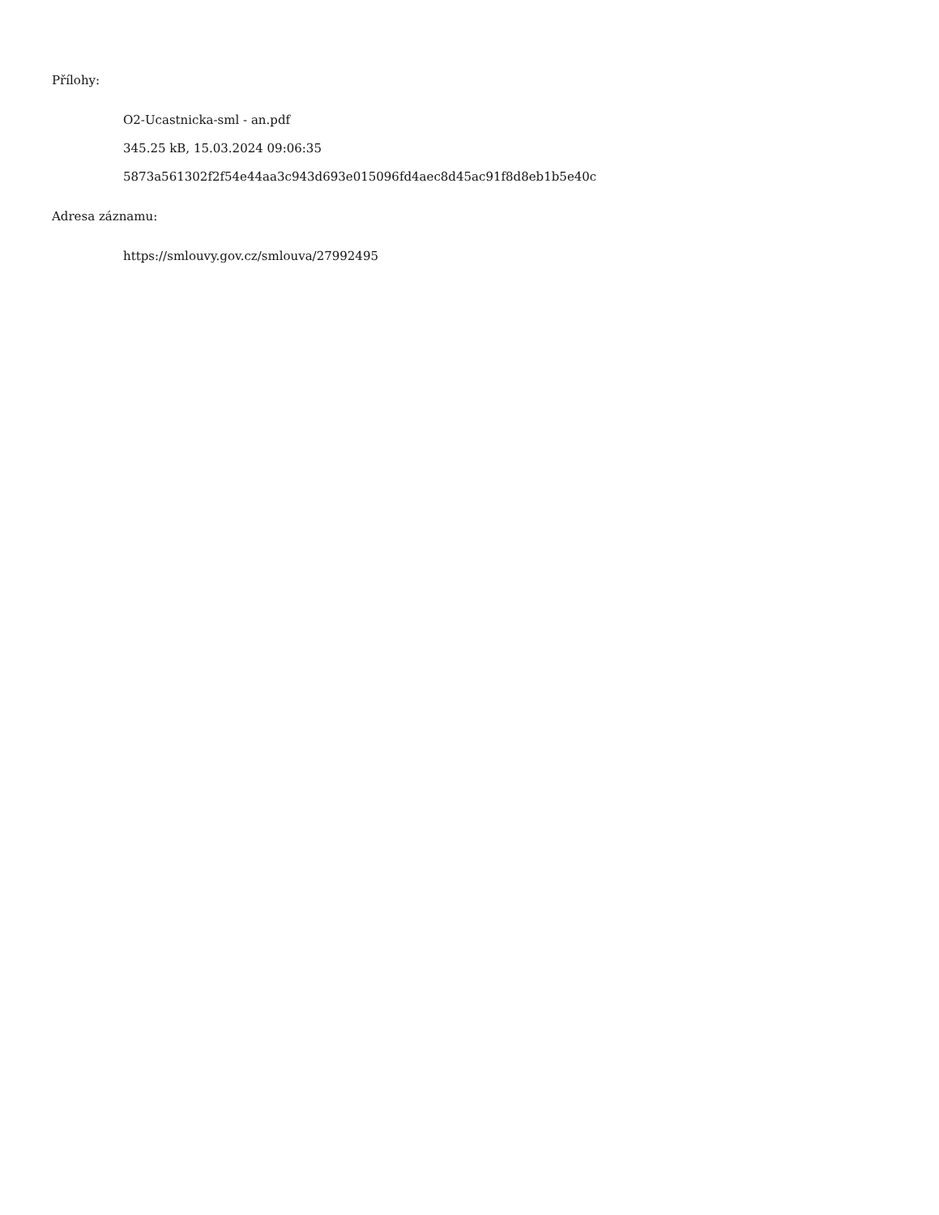Přílohy:
O2-Ucastnicka-sml - an.pdf
345.25 kB, 15.03.2024 09:06:35
5873a561302f2f54e44aa3c943d693e015096fd4aec8d45ac91f8d8eb1b5e40c
Adresa záznamu:
https://smlouvy.gov.cz/smlouva/27992495